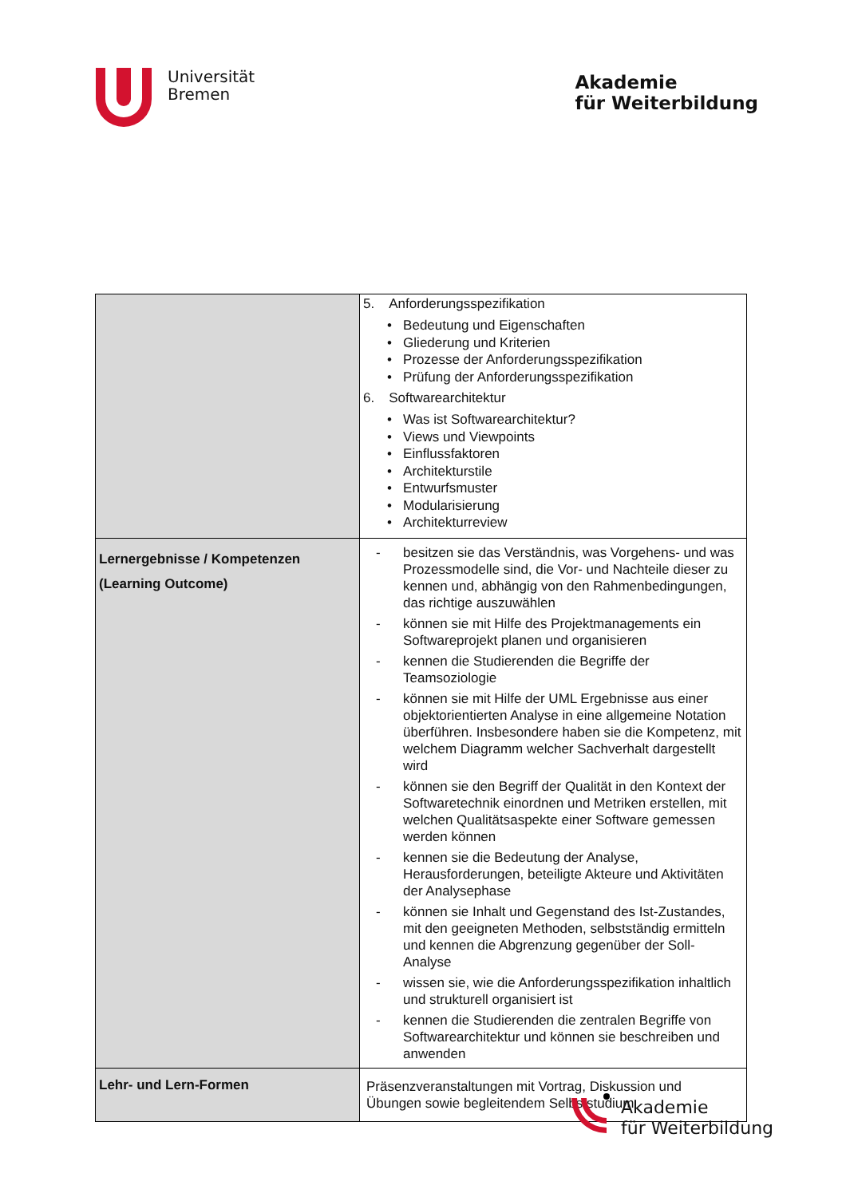Universität
Bremen
Akademie
für Weiterbildung
| | 5. Anforderungsspezifikation • Bedeutung und Eigenschaften • Gliederung und Kriterien • Prozesse der Anforderungsspezifikation • Prüfung der Anforderungsspezifikation 6. Softwarearchitektur • Was ist Softwarearchitektur? • Views und Viewpoints • Einflussfaktoren • Architekturstile • Entwurfsmuster • Modularisierung • Architekturreview |
| Lernergebnisse / Kompetenzen (Learning Outcome) | - besitzen sie das Verständnis, was Vorgehens- und was Prozessmodelle sind, die Vor- und Nachteile dieser zu kennen und, abhängig von den Rahmenbedingungen, das richtige auszuwählen - können sie mit Hilfe des Projektmanagements ein Softwareprojekt planen und organisieren - kennen die Studierenden die Begriffe der Teamsoziologie - können sie mit Hilfe der UML Ergebnisse aus einer objektorientierten Analyse in eine allgemeine Notation überführen. Insbesondere haben sie die Kompetenz, mit welchem Diagramm welcher Sachverhalt dargestellt wird - können sie den Begriff der Qualität in den Kontext der Softwaretechnik einordnen und Metriken erstellen, mit welchen Qualitätsaspekte einer Software gemessen werden können - kennen sie die Bedeutung der Analyse, Herausforderungen, beteiligte Akteure und Aktivitäten der Analysephase - können sie Inhalt und Gegenstand des Ist-Zustandes, mit den geeigneten Methoden, selbstständig ermitteln und kennen die Abgrenzung gegenüber der Soll-Analyse - wissen sie, wie die Anforderungsspezifikation inhaltlich und strukturell organisiert ist - kennen die Studierenden die zentralen Begriffe von Softwarearchitektur und können sie beschreiben und anwenden |
| Lehr- und Lern-Formen | Präsenzveranstaltungen mit Vortrag, Diskussion und Übungen sowie begleitendem Selbststudium |
Akademie
für Weiterbildung